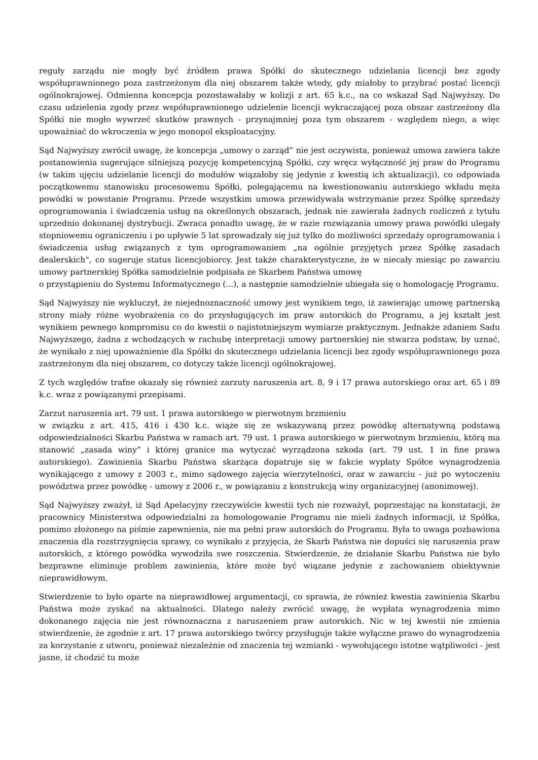reguły zarządu nie mogły być źródłem prawa Spółki do skutecznego udzielania licencji bez zgody współuprawnionego poza zastrzeżonym dla niej obszarem także wtedy, gdy miałoby to przybrać postać licencji ogólnokrajowej. Odmienna koncepcja pozostawałaby w kolizji z art. 65 k.c., na co wskazał Sąd Najwyższy. Do czasu udzielenia zgody przez współuprawnionego udzielenie licencji wykraczającej poza obszar zastrzeżony dla Spółki nie mogło wywrzeć skutków prawnych - przynajmniej poza tym obszarem - względem niego, a więc upoważniać do wkroczenia w jego monopol eksploatacyjny.
Sąd Najwyższy zwrócił uwagę, że koncepcja „umowy o zarząd” nie jest oczywista, ponieważ umowa zawiera także postanowienia sugerujące silniejszą pozycję kompetencyjną Spółki, czy wręcz wyłączność jej praw do Programu (w takim ujęciu udzielanie licencji do modułów wiązałoby się jedynie z kwestią ich aktualizacji), co odpowiada początkowemu stanowisku procesowemu Spółki, polegającemu na kwestionowaniu autorskiego wkładu męża powódki w powstanie Programu. Przede wszystkim umowa przewidywała wstrzymanie przez Spółkę sprzedaży oprogramowania i świadczenia usług na określonych obszarach, jednak nie zawierała żadnych rozliczeń z tytułu uprzednio dokonanej dystrybucji. Zwraca ponadto uwagę, że w razie rozwiązania umowy prawa powódki ulegały stopniowemu ograniczeniu i po upływie 5 lat sprowadzały się już tylko do możliwości sprzedaży oprogramowania i świadczenia usług związanych z tym oprogramowaniem „na ogólnie przyjętych przez Spółkę zasadach dealerskich", co sugeruje status licencjobiorcy. Jest także charakterystyczne, że w niecały miesiąc po zawarciu umowy partnerskiej Spółka samodzielnie podpisała ze Skarbem Państwa umowę
o przystąpieniu do Systemu Informatycznego (...), a następnie samodzielnie ubiegała się o homologację Programu.
Sąd Najwyższy nie wykluczył, że niejednoznaczność umowy jest wynikiem tego, iż zawierając umowę partnerską strony miały różne wyobrażenia co do przysługujących im praw autorskich do Programu, a jej kształt jest wynikiem pewnego kompromisu co do kwestii o najistotniejszym wymiarze praktycznym. Jednakże zdaniem Sadu Najwyższego, żadna z wchodzących w rachubę interpretacji umowy partnerskiej nie stwarza podstaw, by uznać, że wynikało z niej upoważnienie dla Spółki do skutecznego udzielania licencji bez zgody współuprawnionego poza zastrzeżonym dla niej obszarem, co dotyczy także licencji ogólnokrajowej.
Z tych względów trafne okazały się również zarzuty naruszenia art. 8, 9 i 17 prawa autorskiego oraz art. 65 i 89 k.c. wraz z powiązanymi przepisami.
Zarzut naruszenia art. 79 ust. 1 prawa autorskiego w pierwotnym brzmieniu
w związku z art. 415, 416 i 430 k.c. wiąże się ze wskazywaną przez powódkę alternatywną podstawą odpowiedzialności Skarbu Państwa w ramach art. 79 ust. 1 prawa autorskiego w pierwotnym brzmieniu, którą ma stanowić „zasada winy” i której granice ma wytyczać wyrządzona szkoda (art. 79 ust. 1 in fine prawa autorskiego). Zawinienia Skarbu Państwa skarżąca dopatruje się w fakcie wypłaty Spółce wynagrodzenia wynikającego z umowy z 2003 r., mimo sądowego zajęcia wierzytelności, oraz w zawarciu - już po wytoczeniu powództwa przez powódkę - umowy z 2006 r., w powiązaniu z konstrukcją winy organizacyjnej (anonimowej).
Sąd Najwyższy zważył, iż Sąd Apelacyjny rzeczywiście kwestii tych nie rozważył, poprzestając na konstatacji, że pracownicy Ministerstwa odpowiedzialni za homologowanie Programu nie mieli żadnych informacji, iż Spółka, pomimo złożonego na piśmie zapewnienia, nie ma pełni praw autorskich do Programu. Była to uwaga pozbawiona znaczenia dla rozstrzygnięcia sprawy, co wynikało z przyjęcia, że Skarb Państwa nie dopuści się naruszenia praw autorskich, z którego powódka wywodziła swe roszczenia. Stwierdzenie, że działanie Skarbu Państwa nie było bezprawne eliminuje problem zawinienia, które może być wiązane jedynie z zachowaniem obiektywnie nieprawidłowym.
Stwierdzenie to było oparte na nieprawidłowej argumentacji, co sprawia, że również kwestia zawinienia Skarbu Państwa może zyskać na aktualności. Dlatego należy zwrócić uwagę, że wypłata wynagrodzenia mimo dokonanego zajęcia nie jest równoznaczna z naruszeniem praw autorskich. Nic w tej kwestii nie zmienia stwierdzenie, że zgodnie z art. 17 prawa autorskiego twórcy przysługuje także wyłączne prawo do wynagrodzenia za korzystanie z utworu, ponieważ niezależnie od znaczenia tej wzmianki - wywołującego istotne wątpliwości - jest jasne, iż chodzić tu może